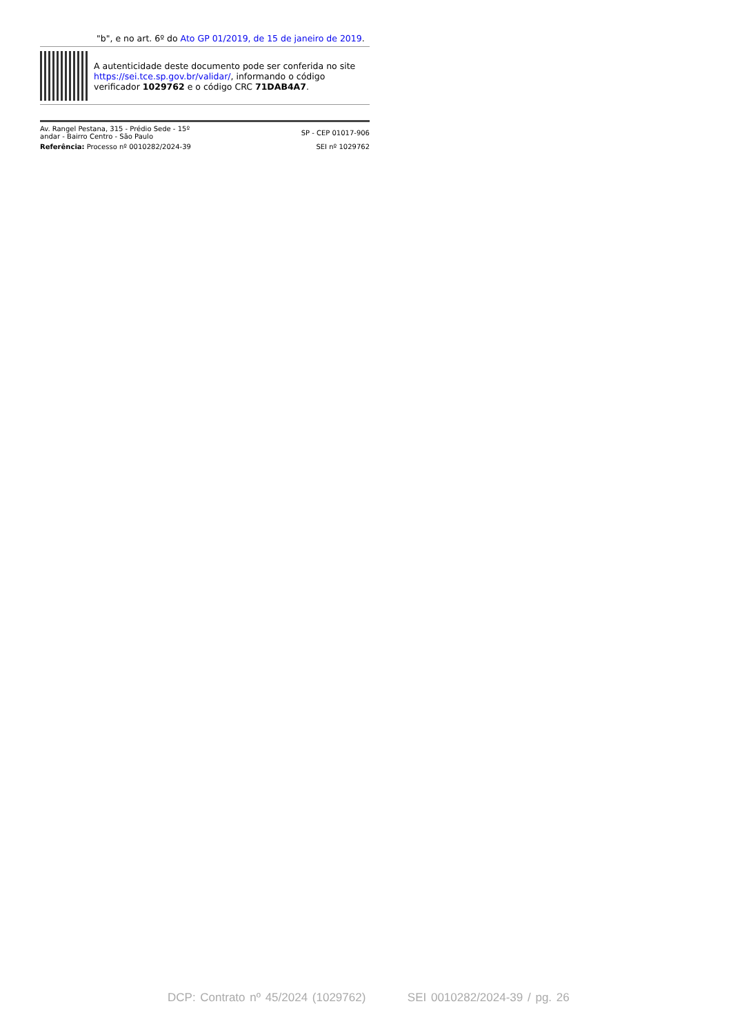"b", e no art. 6º do Ato GP 01/2019, de 15 de janeiro de 2019.
A autenticidade deste documento pode ser conferida no site https://sei.tce.sp.gov.br/validar/, informando o código verificador 1029762 e o código CRC 71DAB4A7.
Av. Rangel Pestana, 315 - Prédio Sede - 15º
andar - Bairro Centro - São Paulo
SP - CEP 01017-906
Referência: Processo nº 0010282/2024-39
SEI nº 1029762
DCP: Contrato nº 45/2024 (1029762) SEI 0010282/2024-39 / pg. 26